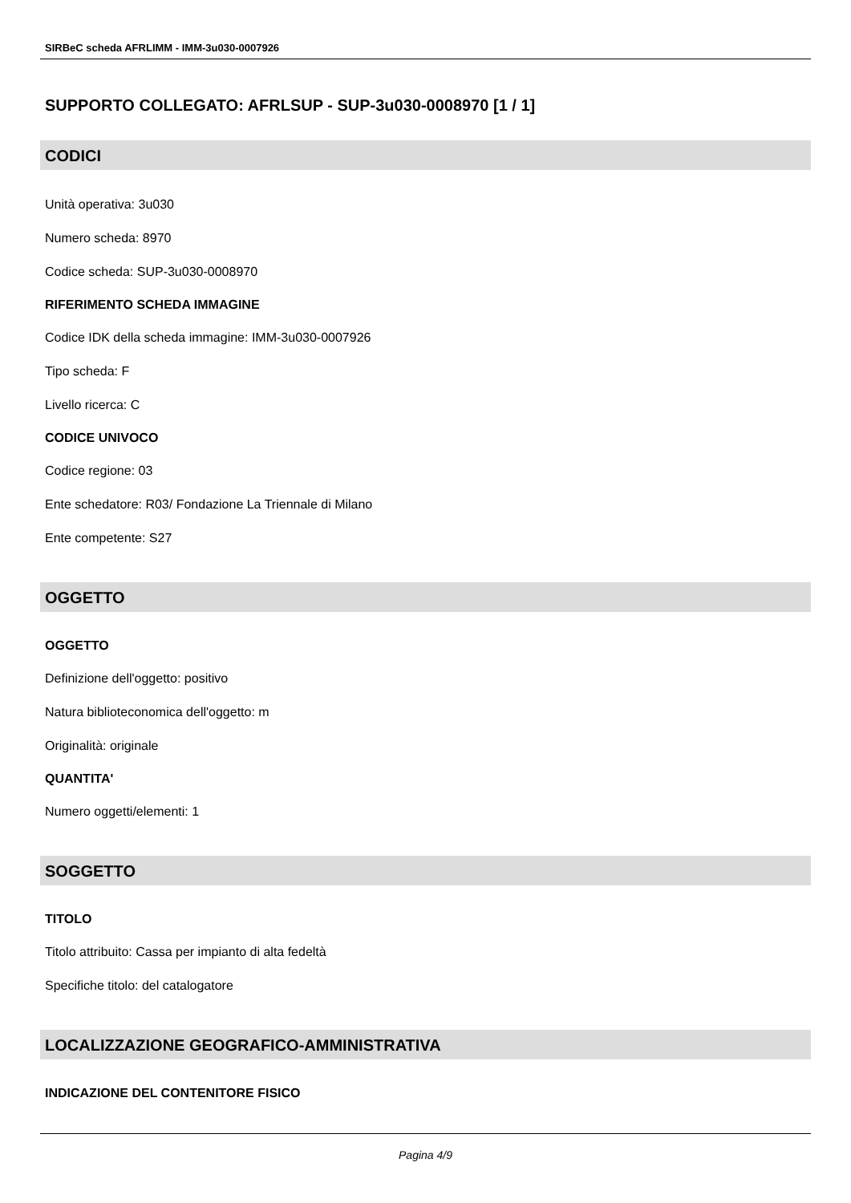SIRBeC scheda AFRLIMM - IMM-3u030-0007926
SUPPORTO COLLEGATO: AFRLSUP - SUP-3u030-0008970 [1 / 1]
CODICI
Unità operativa: 3u030
Numero scheda: 8970
Codice scheda: SUP-3u030-0008970
RIFERIMENTO SCHEDA IMMAGINE
Codice IDK della scheda immagine: IMM-3u030-0007926
Tipo scheda: F
Livello ricerca: C
CODICE UNIVOCO
Codice regione: 03
Ente schedatore: R03/ Fondazione La Triennale di Milano
Ente competente: S27
OGGETTO
OGGETTO
Definizione dell'oggetto: positivo
Natura biblioteconomica dell'oggetto: m
Originalità: originale
QUANTITA'
Numero oggetti/elementi: 1
SOGGETTO
TITOLO
Titolo attribuito: Cassa per impianto di alta fedeltà
Specifiche titolo: del catalogatore
LOCALIZZAZIONE GEOGRAFICO-AMMINISTRATIVA
INDICAZIONE DEL CONTENITORE FISICO
Pagina 4/9